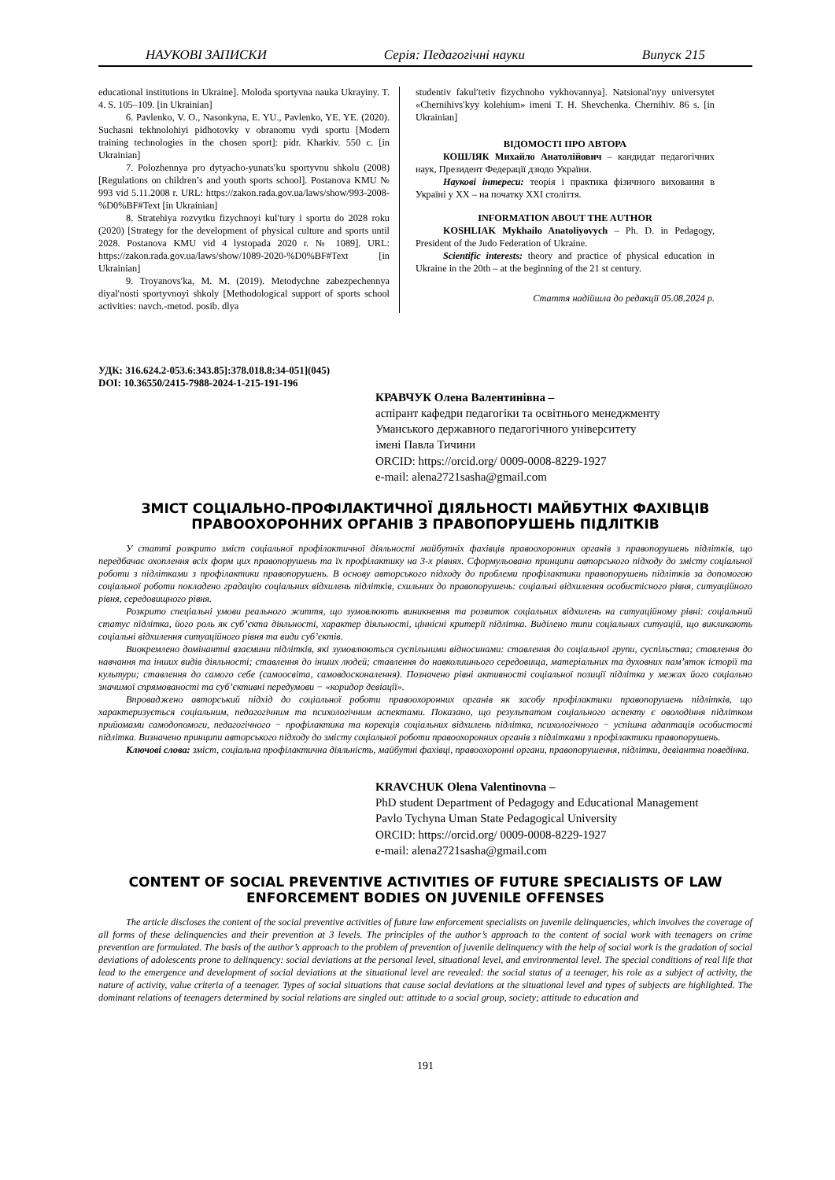НАУКОВІ ЗАПИСКИ Серія: Педагогічні науки Випуск 215
educational institutions in Ukraine]. Moloda sportyvna nauka Ukrayiny. T. 4. S. 105–109. [in Ukrainian]
6. Pavlenko, V. O., Nasonkyna, E. YU., Pavlenko, YE. YE. (2020). Suchasni tekhnolohiyi pidhotovky v obranomu vydi sportu [Modern training technologies in the chosen sport]: pidr. Kharkiv. 550 c. [in Ukrainian]
7. Polozhennya pro dytyacho-yunatsʹku sportyvnu shkolu (2008) [Regulations on children’s and youth sports school]. Postanova KMU № 993 vid 5.11.2008 r. URL: https://zakon.rada.gov.ua/laws/show/993-2008- %D0%BF#Text [in Ukrainian]
8. Stratehiya rozvytku fizychnoyi kulʹtury i sportu do 2028 roku (2020) [Strategy for the development of physical culture and sports until 2028. Postanova KMU vid 4 lystopada 2020 r. № 1089]. URL: https://zakon.rada.gov.ua/laws/show/1089-2020-%D0%BF#Text [in Ukrainian]
9. Troyanovsʹka, M. M. (2019). Metodychne zabezpechennya diyalʹnosti sportyvnoyi shkoly [Methodological support of sports school activities: navch.-metod. posib. dlya
studentiv fakulʹtetiv fizychnoho vykhovannya]. Natsionalʹnyy universytet «Chernihivsʹkyy kolehium» imeni T. H. Shevchenka. Chernihiv. 86 s. [in Ukrainian]
ВІДОМОСТІ ПРО АВТОРА
КОШЛЯК Михайло Анатолійович – кандидат педагогічних наук, Президент Федерації дзюдо України.
Наукові інтереси: теорія і практика фізичного виховання в Україні у ХХ – на початку ХХІ століття.
INFORMATION ABOUT THE AUTHOR
KOSHLIAK Mykhailo Anatoliyovych – Ph. D. in Pedagogy, President of the Judo Federation of Ukraine.
Scientific interests: theory and practice of physical education in Ukraine in the 20th – at the beginning of the 21 st century.
Стаття надійшла до редакції 05.08.2024 р.
УДК: 316.624.2-053.6:343.85]:378.018.8:34-051](045)
DOI: 10.36550/2415-7988-2024-1-215-191-196
КРАВЧУК Олена Валентинівна –
аспірант кафедри педагогіки та освітнього менеджменту
Уманського державного педагогічного університету
імені Павла Тичини
ORCID: https://orcid.org/ 0009-0008-8229-1927
e-mail: alena2721sasha@gmail.com
ЗМІСТ СОЦІАЛЬНО-ПРОФІЛАКТИЧНОЇ ДІЯЛЬНОСТІ МАЙБУТНІХ ФАХІВЦІВ ПРАВООХОРОННИХ ОРГАНІВ З ПРАВОПОРУШЕНЬ ПІДЛІТКІВ
У статті розкрито зміст соціальної профілактичної діяльності майбутніх фахівців правоохоронних органів з правопорушень підлітків, що передбачає охоплення всіх форм цих правопорушень та їх профілактику на 3-х рівнях. Сформульовано принципи авторського підходу до змісту соціальної роботи з підлітками з профілактики правопорушень. В основу авторського підходу до проблеми профілактики правопорушень підлітків за допомогою соціальної роботи покладено градацію соціальних відхилень підлітків, схильних до правопорушень: соціальні відхилення особистісного рівня, ситуаційного рівня, середовищного рівня.
Розкрито спеціальні умови реального життя, що зумовлюють виникнення та розвиток соціальних відхилень на ситуаційному рівні: соціальний статус підлітка, його роль як суб’єкта діяльності, характер діяльності, ціннісні критерії підлітка. Виділено типи соціальних ситуацій, що викликають соціальні відхилення ситуаційного рівня та види суб’єктів.
Виокремлено домінантні взаємини підлітків, які зумовлюються суспільними відносинами: ставлення до соціальної групи, суспільства; ставлення до навчання та інших видів діяльності; ставлення до інших людей; ставлення до навколишнього середовища, матеріальних та духовних пам’яток історії та культури; ставлення до самого себе (самоосвіта, самовдосконалення). Позначено рівні активності соціальної позиції підлітка у межах його соціально значимої спрямованості та суб’єктивні передумови − «коридор девіації».
Впроваджено авторський підхід до соціальної роботи правоохоронних органів як засобу профілактики правопорушень підлітків, що характеризується соціальним, педагогічним та психологічним аспектами. Показано, що результатом соціального аспекту є оволодіння підлітком прийомами самодопомоги, педагогічного − профілактика та корекція соціальних відхилень підлітка, психологічного − успішна адаптація особистості підлітка. Визначено принципи авторського підходу до змісту соціальної роботи правоохоронних органів з підлітками з профілактики правопорушень.
Ключові слова: зміст, соціальна профілактична діяльність, майбутні фахівці, правоохоронні органи, правопорушення, підлітки, девіантна поведінка.
KRAVCHUK Olena Valentinovna –
PhD student Department of Pedagogy and Educational Management
Pavlo Tychyna Uman State Pedagogical University
ORCID: https://orcid.org/ 0009-0008-8229-1927
e-mail: alena2721sasha@gmail.com
CONTENT OF SOCIAL PREVENTIVE ACTIVITIES OF FUTURE SPECIALISTS OF LAW ENFORCEMENT BODIES ON JUVENILE OFFENSES
The article discloses the content of the social preventive activities of future law enforcement specialists on juvenile delinquencies, which involves the coverage of all forms of these delinquencies and their prevention at 3 levels. The principles of the author’s approach to the content of social work with teenagers on crime prevention are formulated. The basis of the author’s approach to the problem of prevention of juvenile delinquency with the help of social work is the gradation of social deviations of adolescents prone to delinquency: social deviations at the personal level, situational level, and environmental level. The special conditions of real life that lead to the emergence and development of social deviations at the situational level are revealed: the social status of a teenager, his role as a subject of activity, the nature of activity, value criteria of a teenager. Types of social situations that cause social deviations at the situational level and types of subjects are highlighted. The dominant relations of teenagers determined by social relations are singled out: attitude to a social group, society; attitude to education and
191